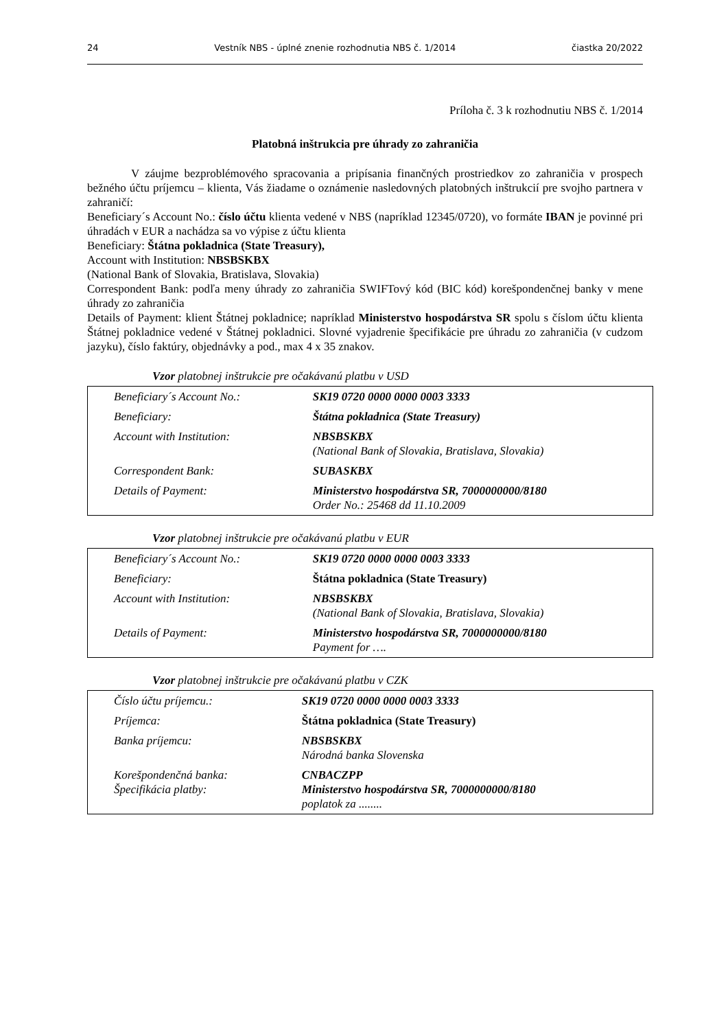24 Vestník NBS - úplné znenie rozhodnutia NBS č. 1/2014 čiastka 20/2022
Príloha č. 3 k rozhodnutiu NBS č. 1/2014
Platobná inštrukcia pre úhrady zo zahraničia
V záujme bezproblémového spracovania a pripísania finančných prostriedkov zo zahraničia v prospech bežného účtu príjemcu – klienta, Vás žiadame o oznámenie nasledovných platobných inštrukcií pre svojho partnera v zahraničí:
Beneficiary´s Account No.: číslo účtu klienta vedené v NBS (napríklad 12345/0720), vo formáte IBAN je povinné pri úhradách v EUR a nachádza sa vo výpise z účtu klienta
Beneficiary: Štátna pokladnica (State Treasury),
Account with Institution: NBSBSKBX
(National Bank of Slovakia, Bratislava, Slovakia)
Correspondent Bank: podľa meny úhrady zo zahraničia SWIFTový kód (BIC kód) korešpondenčnej banky v mene úhrady zo zahraničia
Details of Payment: klient Štátnej pokladnice; napríklad Ministerstvo hospodárstva SR spolu s číslom účtu klienta Štátnej pokladnice vedené v Štátnej pokladnici. Slovné vyjadrenie špecifikácie pre úhradu zo zahraničia (v cudzom jazyku), číslo faktúry, objednávky a pod., max 4 x 35 znakov.
Vzor platobnej inštrukcie pre očakávanú platbu v USD
| Beneficiary´s Account No.: | SK19 0720 0000 0000 0003 3333 |
| Beneficiary: | Štátna pokladnica (State Treasury) |
| Account with Institution: | NBSBSKBX (National Bank of Slovakia, Bratislava, Slovakia) |
| Correspondent Bank: | SUBASKBX |
| Details of Payment: | Ministerstvo hospodárstva SR, 7000000000/8180 Order No.: 25468 dd 11.10.2009 |
Vzor platobnej inštrukcie pre očakávanú platbu v EUR
| Beneficiary´s Account No.: | SK19 0720 0000 0000 0003 3333 |
| Beneficiary: | Štátna pokladnica (State Treasury) |
| Account with Institution: | NBSBSKBX (National Bank of Slovakia, Bratislava, Slovakia) |
| Details of Payment: | Ministerstvo hospodárstva SR, 7000000000/8180 Payment for …. |
Vzor platobnej inštrukcie pre očakávanú platbu v CZK
| Číslo účtu príjemcu.: | SK19 0720 0000 0000 0003 3333 |
| Príjemca: | Štátna pokladnica (State Treasury) |
| Banka príjemcu: | NBSBSKBX Národná banka Slovenska |
| Korešpondenčná banka: Špecifikácia platby: | CNBACZPP Ministerstvo hospodárstva SR, 7000000000/8180 poplatok za ........ |